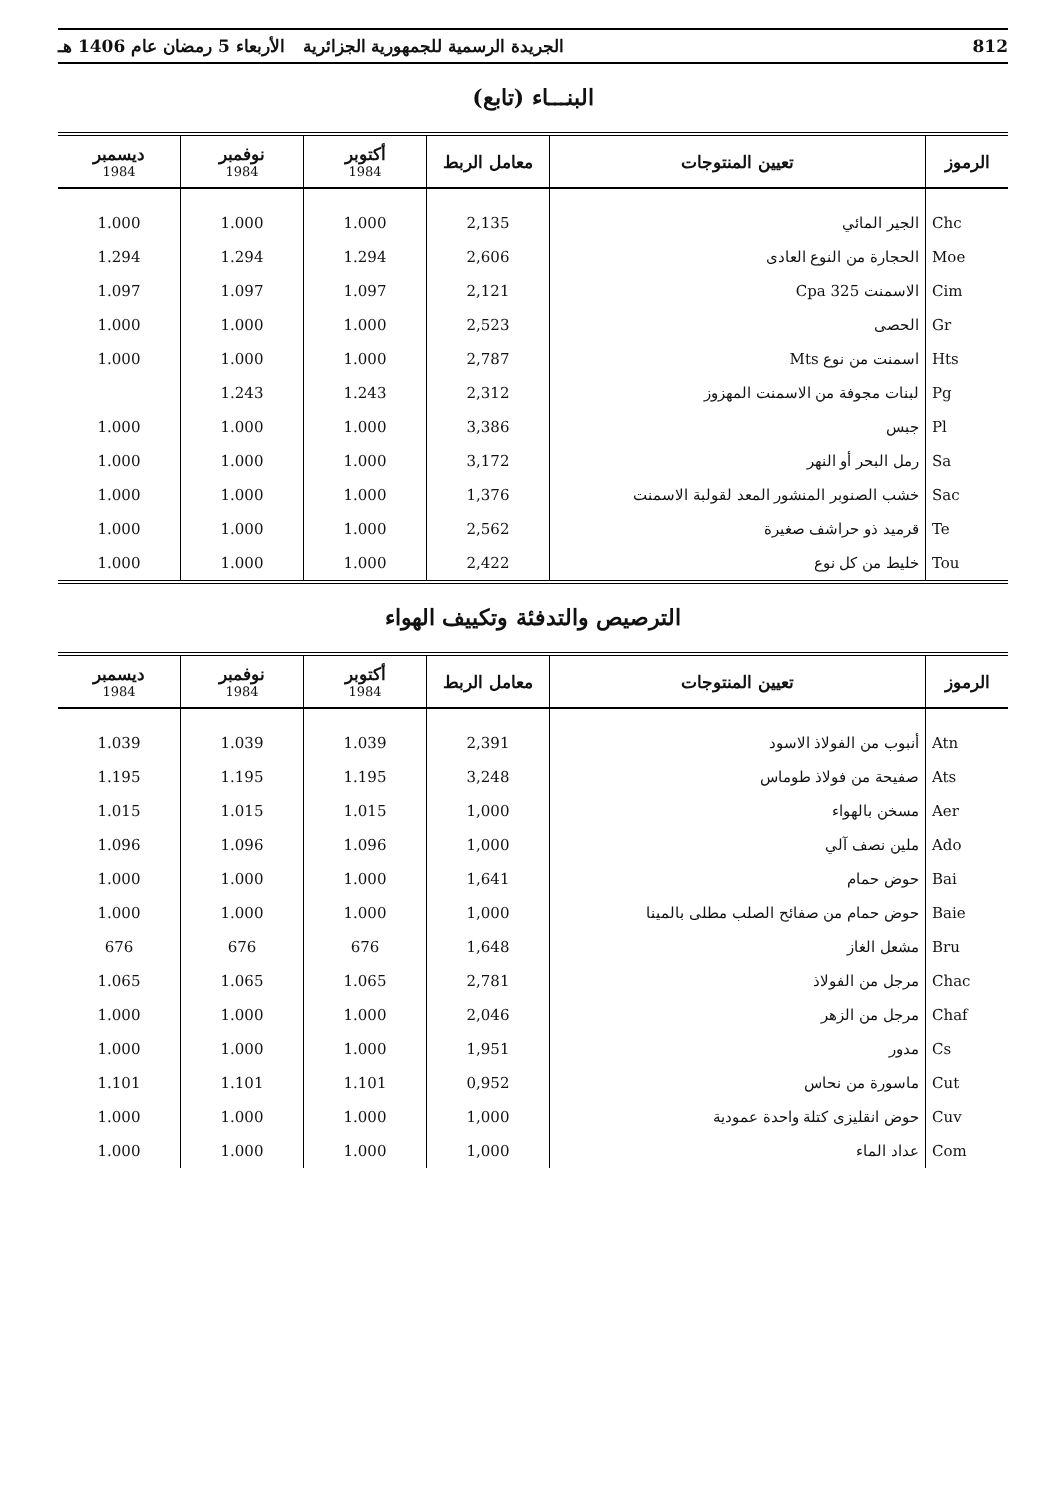812 الجريدة الرسمية للجمهورية الجزائرية الأربعاء 5 رمضان عام 1406 هـ
البنـــاء (تابع)
| الرموز | تعيين المنتوجات | معامل الربط | أكتوبر 1984 | نوفمبر 1984 | ديسمبر 1984 |
| --- | --- | --- | --- | --- | --- |
| Chc | الجير المائي | 2,135 | 1.000 | 1.000 | 1.000 |
| Moe | الحجارة من النوع العادى | 2,606 | 1.294 | 1.294 | 1.294 |
| Cim | الاسمنت 325 Cpa | 2,121 | 1.097 | 1.097 | 1.097 |
| Gr | الحصى | 2,523 | 1.000 | 1.000 | 1.000 |
| Hts | اسمنت من نوع Mts | 2,787 | 1.000 | 1.000 | 1.000 |
| Pg | لبنات مجوفة من الاسمنت المهزوز | 2,312 | 1.243 | 1.243 | |
| Pl | جبس | 3,386 | 1.000 | 1.000 | 1.000 |
| Sa | رمل البحر أو النهر | 3,172 | 1.000 | 1.000 | 1.000 |
| Sac | خشب الصنوبر المنشور المعد لقولبة الاسمنت | 1,376 | 1.000 | 1.000 | 1.000 |
| Te | قرميد ذو حراشف صغيرة | 2,562 | 1.000 | 1.000 | 1.000 |
| Tou | خليط من كل نوع | 2,422 | 1.000 | 1.000 | 1.000 |
الترصيص والتدفئة وتكييف الهواء
| الرموز | تعيين المنتوجات | معامل الربط | أكتوبر 1984 | نوفمبر 1984 | ديسمبر 1984 |
| --- | --- | --- | --- | --- | --- |
| Atn | أنبوب من الفولاذ الاسود | 2,391 | 1.039 | 1.039 | 1.039 |
| Ats | صفيحة من فولاذ طوماس | 3,248 | 1.195 | 1.195 | 1.195 |
| Aer | مسخن بالهواء | 1,000 | 1.015 | 1.015 | 1.015 |
| Ado | ملين نصف آلي | 1,000 | 1.096 | 1.096 | 1.096 |
| Bai | حوض حمام | 1,641 | 1.000 | 1.000 | 1.000 |
| Baie | حوض حمام من صفائح الصلب مطلى بالمينا | 1,000 | 1.000 | 1.000 | 1.000 |
| Bru | مشعل الغاز | 1,648 | 676 | 676 | 676 |
| Chac | مرجل من الفولاذ | 2,781 | 1.065 | 1.065 | 1.065 |
| Chaf | مرجل من الزهر | 2,046 | 1.000 | 1.000 | 1.000 |
| Cs | مدور | 1,951 | 1.000 | 1.000 | 1.000 |
| Cut | ماسورة من نحاس | 0,952 | 1.101 | 1.101 | 1.101 |
| Cuv | حوض انقليزى كتلة واحدة عمودية | 1,000 | 1.000 | 1.000 | 1.000 |
| Com | عداد الماء | 1,000 | 1.000 | 1.000 | 1.000 |